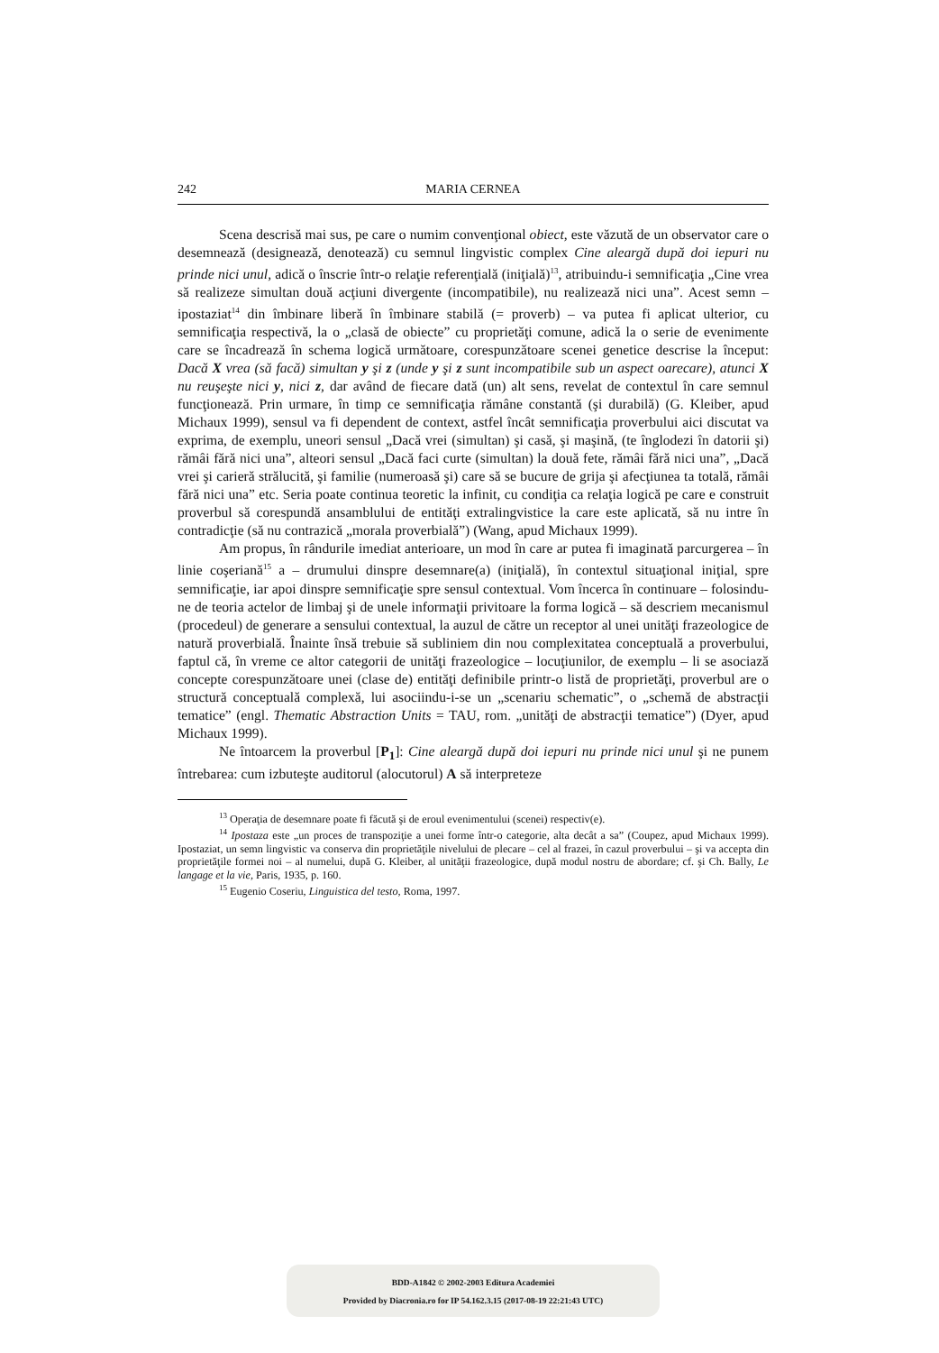242 MARIA CERNEA
Scena descrisă mai sus, pe care o numim convenţional obiect, este văzută de un observator care o desemnează (designează, denotează) cu semnul lingvistic complex Cine aleargă după doi iepuri nu prinde nici unul, adică o înscrie într-o relaţie referenţială (iniţială)<sup>13</sup>, atribuindu-i semnificaţia „Cine vrea să realizeze simultan două acţiuni divergente (incompatibile), nu realizează nici una”. Acest semn – ipostaziat<sup>14</sup> din îmbinare liberă în îmbinare stabilă (= proverb) – va putea fi aplicat ulterior, cu semnificaţia respectivă, la o „clasă de obiecte” cu proprietăţi comune, adică la o serie de evenimente care se încadrează în schema logică următoare, corespunzătoare scenei genetice descrise la început: Dacă X vrea (să facă) simultan y şi z (unde y şi z sunt incompatibile sub un aspect oarecare), atunci X nu reuşeşte nici y, nici z, dar având de fiecare dată (un) alt sens, revelat de contextul în care semnul funcţionează. Prin urmare, în timp ce semnificaţia rămâne constantă (şi durabilă) (G. Kleiber, apud Michaux 1999), sensul va fi dependent de context, astfel încât semnificaţia proverbului aici discutat va exprima, de exemplu, uneori sensul „Dacă vrei (simultan) şi casă, şi maşină, (te înglodezi în datorii şi) rămâi fără nici una”, alteori sensul „Dacă faci curte (simultan) la două fete, rămâi fără nici una”, „Dacă vrei şi carieră strălucită, şi familie (numeroasă şi) care să se bucure de grija şi afecţiunea ta totală, rămâi fără nici una” etc. Seria poate continua teoretic la infinit, cu condiţia ca relaţia logică pe care e construit proverbul să corespundă ansamblului de entităţi extralingvistice la care este aplicată, să nu intre în contradicţie (să nu contrazică „morala proverbială”) (Wang, apud Michaux 1999).
Am propus, în rândurile imediat anterioare, un mod în care ar putea fi imaginată parcurgerea – în linie coşeriană<sup>15</sup> a – drumului dinspre desemnare(a) (iniţială), în contextul situaţional iniţial, spre semnificaţie, iar apoi dinspre semnificaţie spre sensul contextual. Vom încerca în continuare – folosindu-ne de teoria actelor de limbaj şi de unele informaţii privitoare la forma logică – să descriem mecanismul (procedeul) de generare a sensului contextual, la auzul de către un receptor al unei unităţi frazeologice de natură proverbială. Înainte însă trebuie să subliniem din nou complexitatea conceptuală a proverbului, faptul că, în vreme ce altor categorii de unităţi frazeologice – locuţiunilor, de exemplu – li se asociază concepte corespunzătoare unei (clase de) entităţi definibile printr-o listă de proprietăţi, proverbul are o structură conceptuală complexă, lui asociindu-i-se un „scenariu schematic”, o „schemă de abstracţii tematice” (engl. Thematic Abstraction Units = TAU, rom. „unităţi de abstracţii tematice”) (Dyer, apud Michaux 1999).
Ne întoarcem la proverbul [P<sub>1</sub>]: Cine aleargă după doi iepuri nu prinde nici unul şi ne punem întrebarea: cum izbuteşte auditorul (alocutorul) A să interpreteze
<sup>13</sup> Operaţia de desemnare poate fi făcută şi de eroul evenimentului (scenei) respectiv(e).
<sup>14</sup> Ipostaza este „un proces de transpoziţie a unei forme într-o categorie, alta decât a sa” (Coupez, apud Michaux 1999). Ipostaziat, un semn lingvistic va conserva din proprietăţile nivelului de plecare – cel al frazei, în cazul proverbului – şi va accepta din proprietăţile formei noi – al numelui, după G. Kleiber, al unităţii frazeologice, după modul nostru de abordare; cf. şi Ch. Bally, Le langage et la vie, Paris, 1935, p. 160.
<sup>15</sup> Eugenio Coseriu, Linguistica del testo, Roma, 1997.
BDD-A1842 © 2002-2003 Editura Academiei
Provided by Diacronia.ro for IP 54.162.3.15 (2017-08-19 22:21:43 UTC)